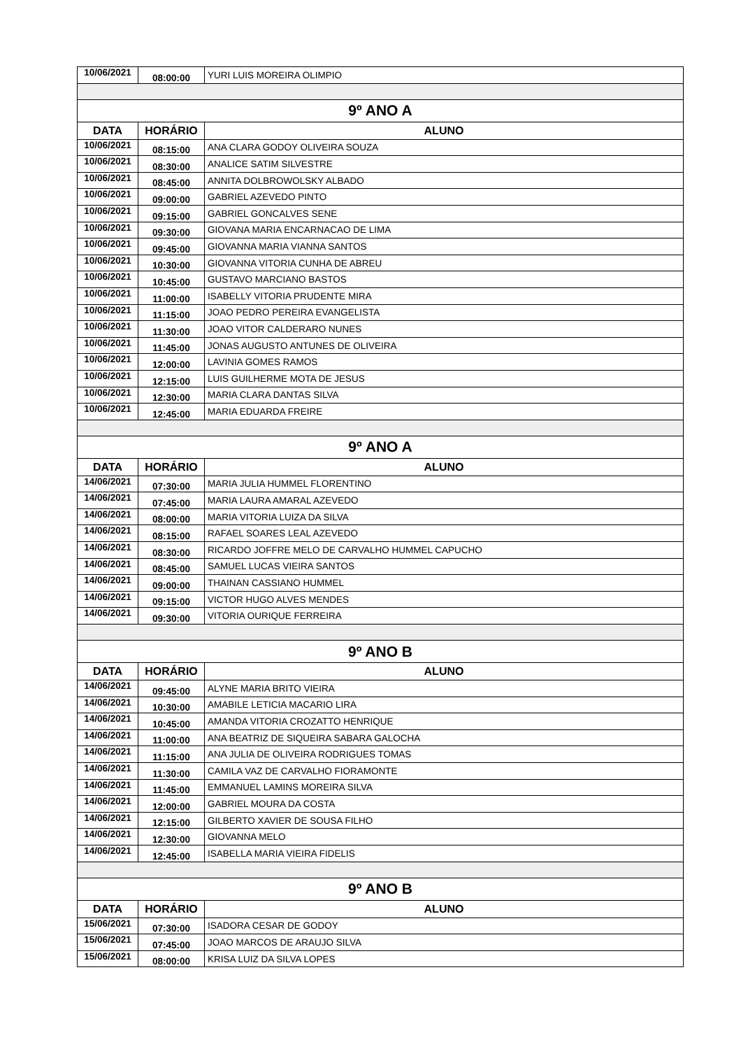| 10/06/2021 | 08:00:00 | YURI LUIS MOREIRA OLIMPIO |
| 9º ANO A | | |
| DATA | HORÁRIO | ALUNO |
| 10/06/2021 | 08:15:00 | ANA CLARA GODOY OLIVEIRA SOUZA |
| 10/06/2021 | 08:30:00 | ANALICE SATIM SILVESTRE |
| 10/06/2021 | 08:45:00 | ANNITA DOLBROWOLSKY ALBADO |
| 10/06/2021 | 09:00:00 | GABRIEL AZEVEDO PINTO |
| 10/06/2021 | 09:15:00 | GABRIEL GONCALVES SENE |
| 10/06/2021 | 09:30:00 | GIOVANA MARIA ENCARNACAO DE LIMA |
| 10/06/2021 | 09:45:00 | GIOVANNA MARIA VIANNA SANTOS |
| 10/06/2021 | 10:30:00 | GIOVANNA VITORIA CUNHA DE ABREU |
| 10/06/2021 | 10:45:00 | GUSTAVO MARCIANO BASTOS |
| 10/06/2021 | 11:00:00 | ISABELLY VITORIA PRUDENTE MIRA |
| 10/06/2021 | 11:15:00 | JOAO PEDRO PEREIRA EVANGELISTA |
| 10/06/2021 | 11:30:00 | JOAO VITOR CALDERARO NUNES |
| 10/06/2021 | 11:45:00 | JONAS AUGUSTO ANTUNES DE OLIVEIRA |
| 10/06/2021 | 12:00:00 | LAVINIA GOMES RAMOS |
| 10/06/2021 | 12:15:00 | LUIS GUILHERME MOTA DE JESUS |
| 10/06/2021 | 12:30:00 | MARIA CLARA DANTAS SILVA |
| 10/06/2021 | 12:45:00 | MARIA EDUARDA FREIRE |
| 9º ANO A | | |
| DATA | HORÁRIO | ALUNO |
| 14/06/2021 | 07:30:00 | MARIA JULIA HUMMEL FLORENTINO |
| 14/06/2021 | 07:45:00 | MARIA LAURA AMARAL AZEVEDO |
| 14/06/2021 | 08:00:00 | MARIA VITORIA LUIZA DA SILVA |
| 14/06/2021 | 08:15:00 | RAFAEL SOARES LEAL AZEVEDO |
| 14/06/2021 | 08:30:00 | RICARDO JOFFRE MELO DE CARVALHO HUMMEL CAPUCHO |
| 14/06/2021 | 08:45:00 | SAMUEL LUCAS VIEIRA SANTOS |
| 14/06/2021 | 09:00:00 | THAINAN CASSIANO HUMMEL |
| 14/06/2021 | 09:15:00 | VICTOR HUGO ALVES MENDES |
| 14/06/2021 | 09:30:00 | VITORIA OURIQUE FERREIRA |
| 9º ANO B | | |
| DATA | HORÁRIO | ALUNO |
| 14/06/2021 | 09:45:00 | ALYNE MARIA BRITO VIEIRA |
| 14/06/2021 | 10:30:00 | AMABILE LETICIA MACARIO LIRA |
| 14/06/2021 | 10:45:00 | AMANDA VITORIA CROZATTO HENRIQUE |
| 14/06/2021 | 11:00:00 | ANA BEATRIZ DE SIQUEIRA SABARA GALOCHA |
| 14/06/2021 | 11:15:00 | ANA JULIA DE OLIVEIRA RODRIGUES TOMAS |
| 14/06/2021 | 11:30:00 | CAMILA VAZ DE CARVALHO FIORAMONTE |
| 14/06/2021 | 11:45:00 | EMMANUEL LAMINS MOREIRA SILVA |
| 14/06/2021 | 12:00:00 | GABRIEL MOURA DA COSTA |
| 14/06/2021 | 12:15:00 | GILBERTO XAVIER DE SOUSA FILHO |
| 14/06/2021 | 12:30:00 | GIOVANNA MELO |
| 14/06/2021 | 12:45:00 | ISABELLA MARIA VIEIRA FIDELIS |
| 9º ANO B | | |
| DATA | HORÁRIO | ALUNO |
| 15/06/2021 | 07:30:00 | ISADORA CESAR DE GODOY |
| 15/06/2021 | 07:45:00 | JOAO MARCOS DE ARAUJO SILVA |
| 15/06/2021 | 08:00:00 | KRISA LUIZ DA SILVA LOPES |